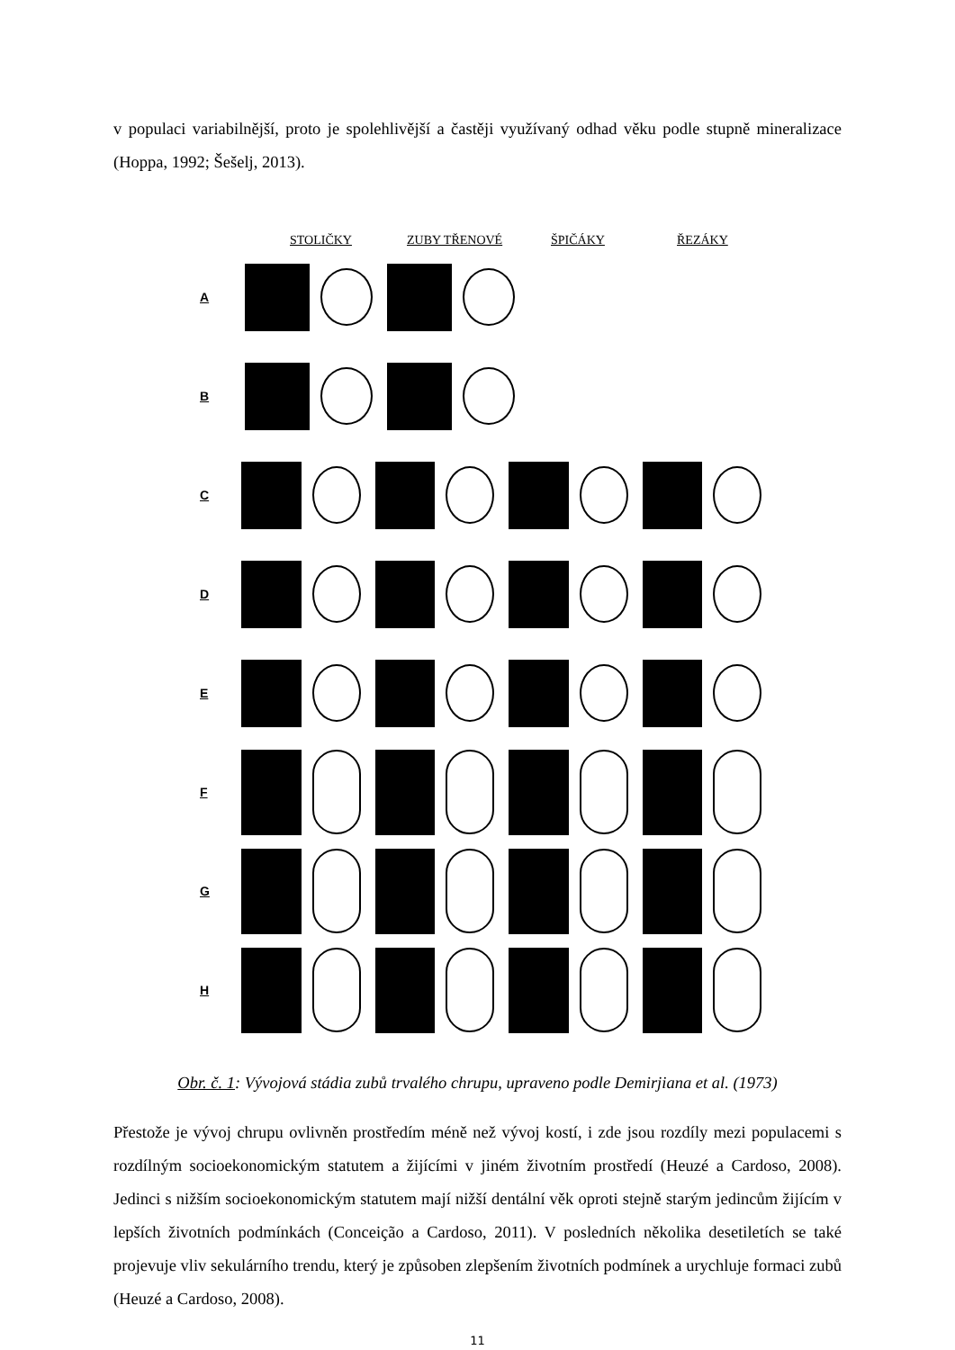v populaci variabilnější, proto je spolehlivější a častěji využívaný odhad věku podle stupně mineralizace (Hoppa, 1992; Šešelj, 2013).
STOLIČKY ZUBY TŘENOVÉ ŠPIČÁKY ŘEZÁKY
A
B
C
D
E
F
G
H
Obr. č. 1: Vývojová stádia zubů trvalého chrupu, upraveno podle Demirjiana et al. (1973)
Přestože je vývoj chrupu ovlivněn prostředím méně než vývoj kostí, i zde jsou rozdíly mezi populacemi s rozdílným socioekonomickým statutem a žijícími v jiném životním prostředí (Heuzé a Cardoso, 2008). Jedinci s nižším socioekonomickým statutem mají nižší dentální věk oproti stejně starým jedincům žijícím v lepších životních podmínkách (Conceição a Cardoso, 2011). V posledních několika desetiletích se také projevuje vliv sekulárního trendu, který je způsoben zlepšením životních podmínek a urychluje formaci zubů (Heuzé a Cardoso, 2008).
11